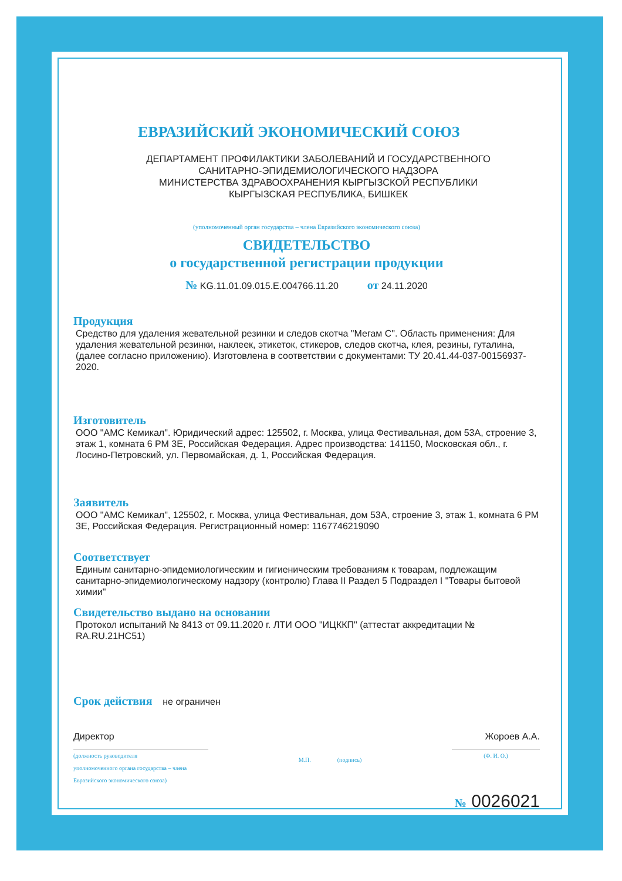ЕВРАЗИЙСКИЙ ЭКОНОМИЧЕСКИЙ СОЮЗ
ДЕПАРТАМЕНТ ПРОФИЛАКТИКИ ЗАБОЛЕВАНИЙ И ГОСУДАРСТВЕННОГО
САНИТАРНО-ЭПИДЕМИОЛОГИЧЕСКОГО НАДЗОРА
МИНИСТЕРСТВА ЗДРАВООХРАНЕНИЯ КЫРГЫЗСКОЙ РЕСПУБЛИКИ
КЫРГЫЗСКАЯ РЕСПУБЛИКА, БИШКЕК
(уполномоченный орган государства – члена Евразийского экономического союза)
СВИДЕТЕЛЬСТВО
о государственной регистрации продукции
№ KG.11.01.09.015.E.004766.11.20 от 24.11.2020
Продукция
Средство для удаления жевательной резинки и следов скотча "Мегам С". Область применения: Для удаления жевательной резинки, наклеек, этикеток, стикеров, следов скотча, клея, резины, гуталина, (далее согласно приложению). Изготовлена в соответствии с документами: ТУ 20.41.44-037-00156937-2020.
Изготовитель
ООО "АМС Кемикал". Юридический адрес: 125502, г. Москва, улица Фестивальная, дом 53А, строение 3, этаж 1, комната 6 РМ 3Е, Российская Федерация. Адрес производства: 141150, Московская обл., г. Лосино-Петровский, ул. Первомайская, д. 1, Российская Федерация.
Заявитель
ООО "АМС Кемикал", 125502, г. Москва, улица Фестивальная, дом 53А, строение 3, этаж 1, комната 6 РМ 3Е, Российская Федерация. Регистрационный номер: 1167746219090
Соответствует
Единым санитарно-эпидемиологическим и гигиеническим требованиям к товарам, подлежащим санитарно-эпидемиологическому надзору (контролю) Глава II Раздел 5 Подраздел I "Товары бытовой химии"
Свидетельство выдано на основании
Протокол испытаний № 8413 от 09.11.2020 г. ЛТИ ООО "ИЦККП" (аттестат аккредитации № RA.RU.21НС51)
Срок действия не ограничен
Директор
(должность руководителя
уполномоченного органа государства – члена
Евразийского экономического союза)
М.П. (подпись)
Жороев А.А.
(Ф. И. О.)
№ 0026021